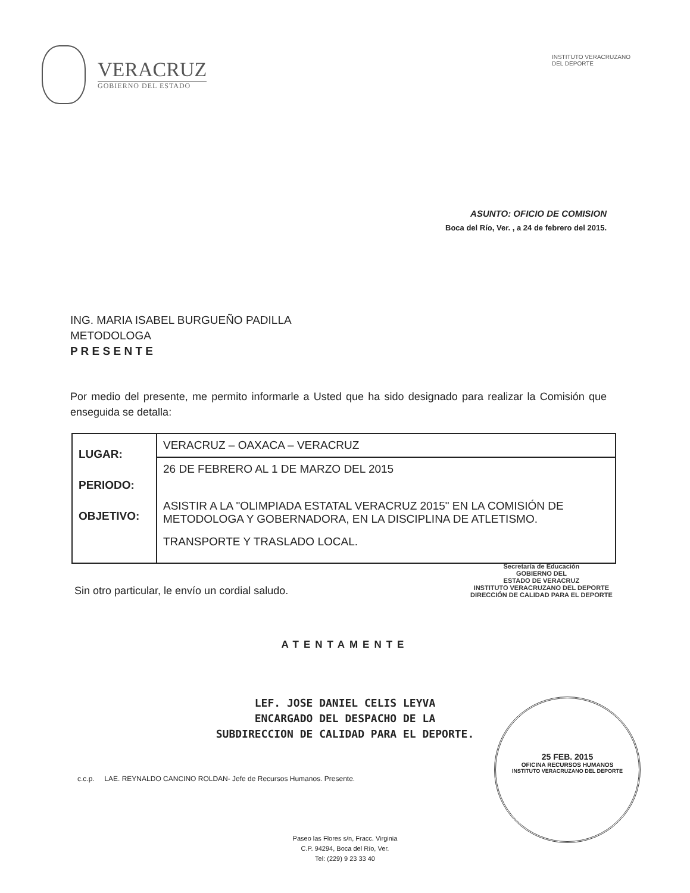VERACRUZ
GOBIERNO DEL ESTADO
INSTITUTO VERACRUZANO
DEL DEPORTE
ASUNTO: OFICIO DE COMISION
Boca del Río, Ver. , a 24 de febrero del 2015.
ING. MARIA ISABEL BURGUEÑO PADILLA
METODOLOGA
P R E S E N T E
Por medio del presente, me permito informarle a Usted que ha sido designado para realizar la Comisión que enseguida se detalla:
| LUGAR: PERIODO: OBJETIVO: | VERACRUZ – OAXACA – VERACRUZ |
| | 26 DE FEBRERO AL 1 DE MARZO DEL 2015 ASISTIR A LA "OLIMPIADA ESTATAL VERACRUZ 2015" EN LA COMISIÓN DE METODOLOGA Y GOBERNADORA, EN LA DISCIPLINA DE ATLETISMO. TRANSPORTE Y TRASLADO LOCAL. |
Sin otro particular, le envío un cordial saludo.
Secretaría de Educación
GOBIERNO DEL
ESTADO DE VERACRUZ
INSTITUTO VERACRUZANO DEL DEPORTE
DIRECCIÓN DE CALIDAD PARA EL DEPORTE
ATENTAMENTE
LEF. JOSE DANIEL CELIS LEYVA
ENCARGADO DEL DESPACHO DE LA
SUBDIRECCION DE CALIDAD PARA EL DEPORTE.
c.c.p. LAE. REYNALDO CANCINO ROLDAN- Jefe de Recursos Humanos. Presente.
Paseo las Flores s/n, Fracc. Virginia
C.P. 94294, Boca del Río, Ver.
Tel: (229) 9 23 33 40
25 FEB. 2015
OFICINA RECURSOS HUMANOS
INSTITUTO VERACRUZANO DEL DEPORTE